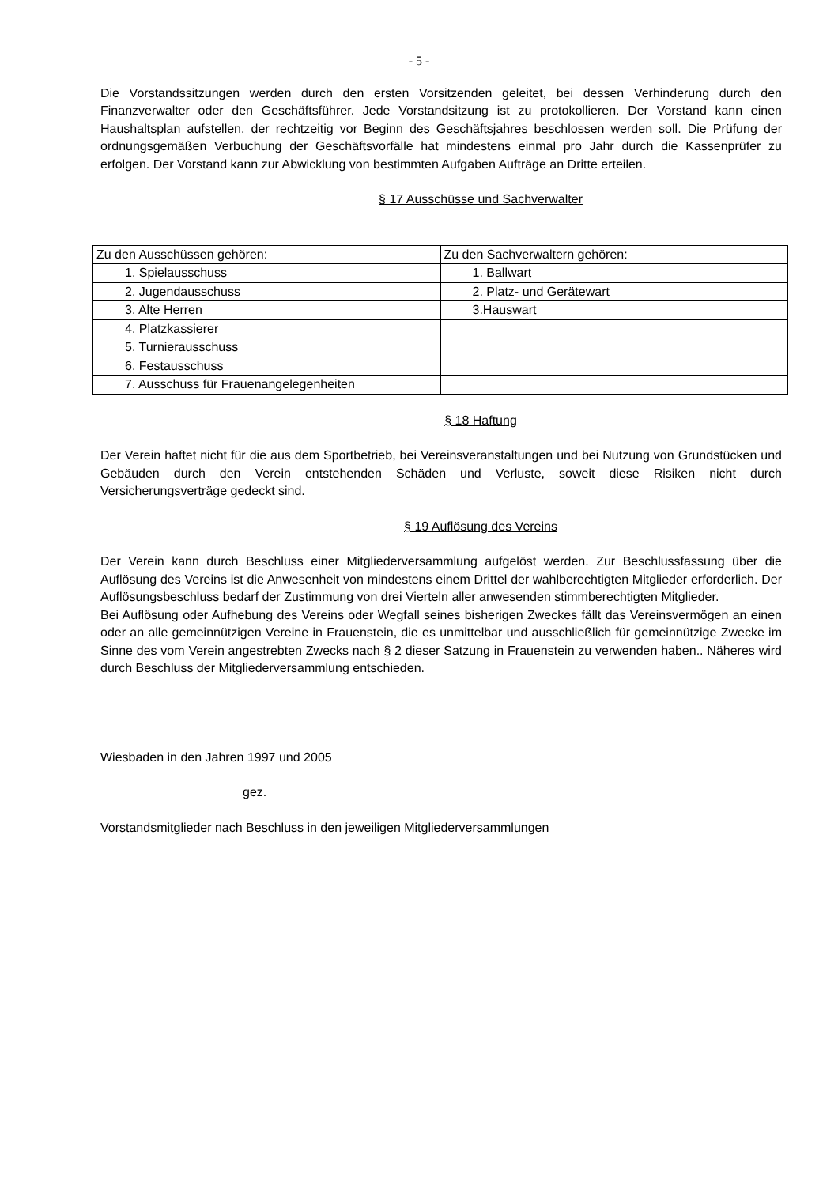- 5 -
Die Vorstandssitzungen werden durch den ersten Vorsitzenden geleitet, bei dessen Verhinderung durch den Finanzverwalter oder den Geschäftsführer. Jede Vorstandsitzung ist zu protokollieren. Der Vorstand kann einen Haushaltsplan aufstellen, der rechtzeitig vor Beginn des Geschäftsjahres beschlossen werden soll. Die Prüfung der ordnungsgemäßen Verbuchung der Geschäftsvorfälle hat mindestens einmal pro Jahr durch die Kassenprüfer zu erfolgen. Der Vorstand kann zur Abwicklung von bestimmten Aufgaben Aufträge an Dritte erteilen.
§ 17 Ausschüsse und Sachverwalter
| Zu den Ausschüssen gehören: | Zu den Sachverwaltern gehören: |
| 1. Spielausschuss | 1. Ballwart |
| 2. Jugendausschuss | 2. Platz- und Gerätewart |
| 3. Alte Herren | 3.Hauswart |
| 4. Platzkassierer | |
| 5. Turnierausschuss | |
| 6. Festausschuss | |
| 7. Ausschuss für Frauenangelegenheiten | |
§ 18 Haftung
Der Verein haftet nicht für die aus dem Sportbetrieb, bei Vereinsveranstaltungen und bei Nutzung von Grundstücken und Gebäuden durch den Verein entstehenden Schäden und Verluste, soweit diese Risiken nicht durch Versicherungsverträge gedeckt sind.
§ 19 Auflösung des Vereins
Der Verein kann durch Beschluss einer Mitgliederversammlung aufgelöst werden. Zur Beschlussfassung über die Auflösung des Vereins ist die Anwesenheit von mindestens einem Drittel der wahlberechtigten Mitglieder erforderlich. Der Auflösungsbeschluss bedarf der Zustimmung von drei Vierteln aller anwesenden stimmberechtigten Mitglieder.
Bei Auflösung oder Aufhebung des Vereins oder Wegfall seines bisherigen Zweckes fällt das Vereinsvermögen an einen oder an alle gemeinnützigen Vereine in Frauenstein, die es unmittelbar und ausschließlich für gemeinnützige Zwecke im Sinne des vom Verein angestrebten Zwecks nach § 2 dieser Satzung in Frauenstein zu verwenden haben.. Näheres wird durch Beschluss der Mitgliederversammlung entschieden.
Wiesbaden in den Jahren 1997 und 2005
gez.
Vorstandsmitglieder nach Beschluss in den jeweiligen Mitgliederversammlungen